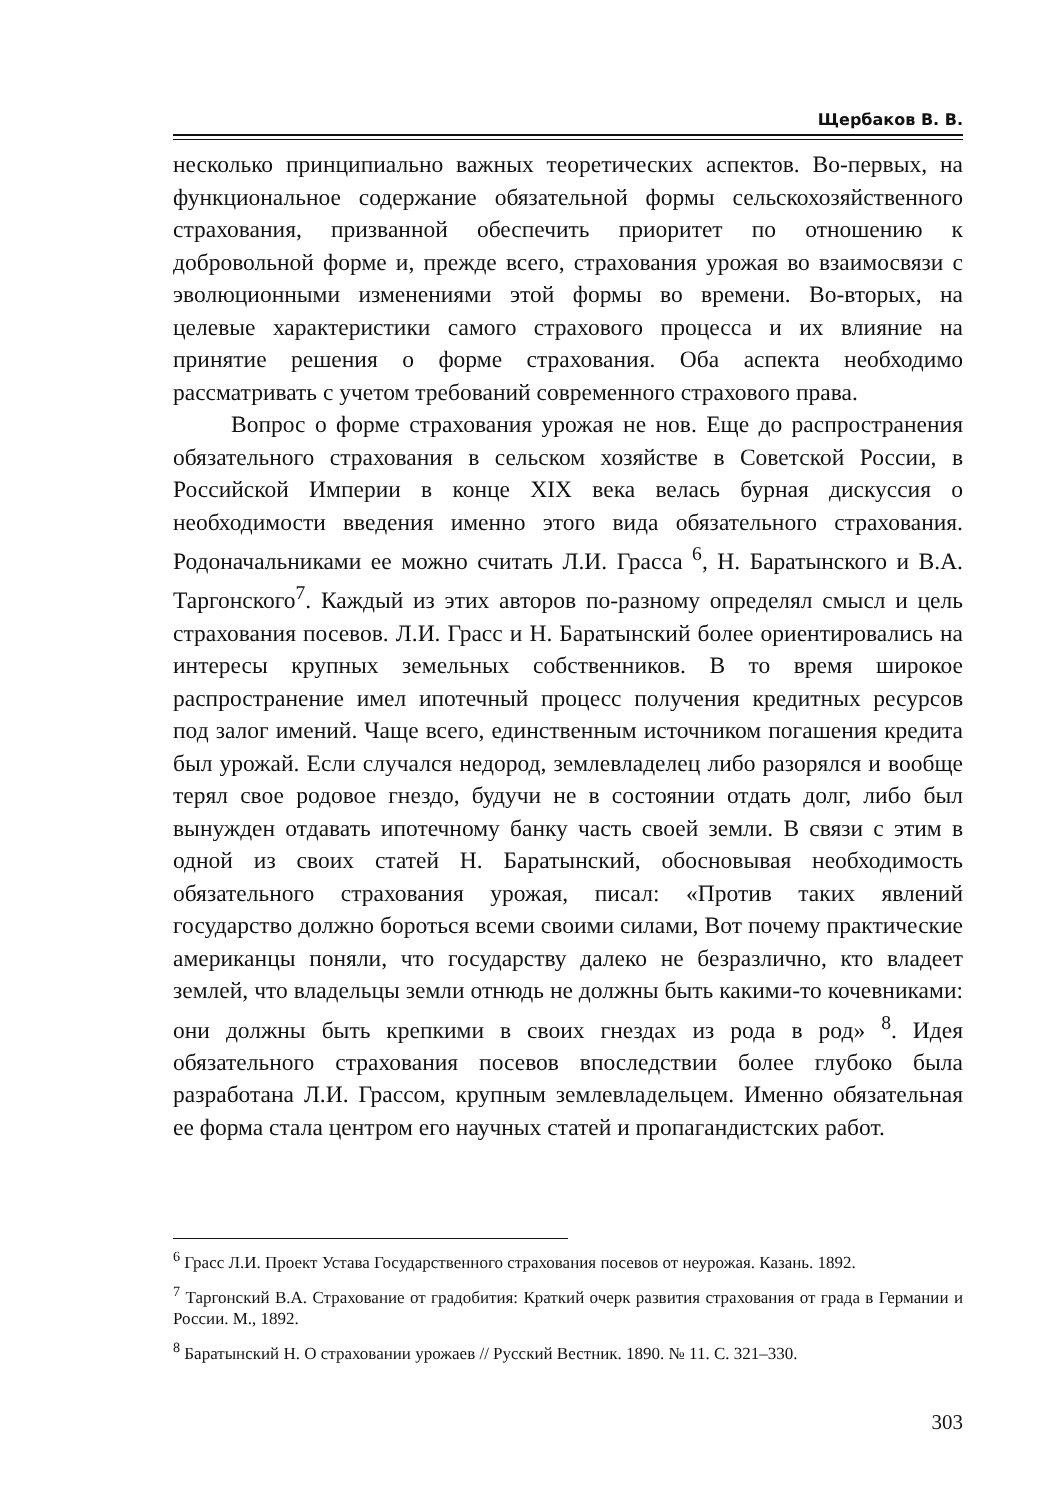Щербаков В. В.
несколько принципиально важных теоретических аспектов. Во-первых, на функциональное содержание обязательной формы сельскохозяйственного страхования, призванной обеспечить приоритет по отношению к добровольной форме и, прежде всего, страхования урожая во взаимосвязи с эволюционными изменениями этой формы во времени. Во-вторых, на целевые характеристики самого страхового процесса и их влияние на принятие решения о форме страхования. Оба аспекта необходимо рассматривать с учетом требований современного страхового права.
Вопрос о форме страхования урожая не нов. Еще до распространения обязательного страхования в сельском хозяйстве в Советской России, в Российской Империи в конце XIX века велась бурная дискуссия о необходимости введения именно этого вида обязательного страхования. Родоначальниками ее можно считать Л.И. Грасса <sup>6</sup>, Н. Баратынского и В.А. Таргонского<sup>7</sup>. Каждый из этих авторов по-разному определял смысл и цель страхования посевов. Л.И. Грасс и Н. Баратынский более ориентировались на интересы крупных земельных собственников. В то время широкое распространение имел ипотечный процесс получения кредитных ресурсов под залог имений. Чаще всего, единственным источником погашения кредита был урожай. Если случался недород, землевладелец либо разорялся и вообще терял свое родовое гнездо, будучи не в состоянии отдать долг, либо был вынужден отдавать ипотечному банку часть своей земли. В связи с этим в одной из своих статей Н. Баратынский, обосновывая необходимость обязательного страхования урожая, писал: «Против таких явлений государство должно бороться всеми своими силами, Вот почему практические американцы поняли, что государству далеко не безразлично, кто владеет землей, что владельцы земли отнюдь не должны быть какими-то кочевниками: они должны быть крепкими в своих гнездах из рода в род» <sup>8</sup>. Идея обязательного страхования посевов впоследствии более глубоко была разработана Л.И. Грассом, крупным землевладельцем. Именно обязательная ее форма стала центром его научных статей и пропагандистских работ.
<sup>6</sup> Грасс Л.И. Проект Устава Государственного страхования посевов от неурожая. Казань. 1892.
<sup>7</sup> Таргонский В.А. Страхование от градобития: Краткий очерк развития страхования от града в Германии и России. М., 1892.
<sup>8</sup> Баратынский Н. О страховании урожаев // Русский Вестник. 1890. № 11. С. 321–330.
303